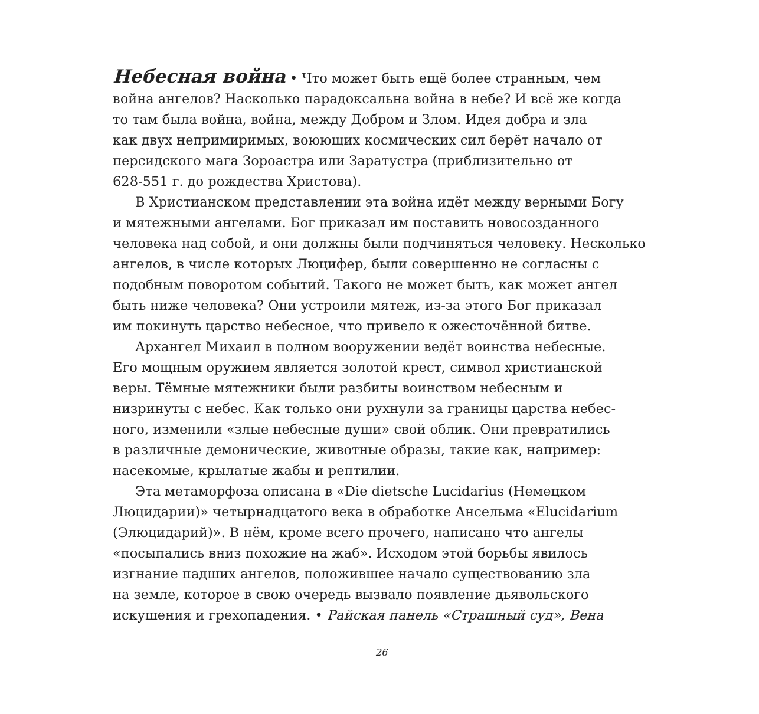Небесная война • Что может быть ещё более странным, чем
война ангелов? Насколько парадоксальна война в небе? И всё же когда
то там была война, война, между Добром и Злом. Идея добра и зла
как двух непримиримых, воюющих космических сил берёт начало от
персидского мага Зороастра или Заратустра (приблизительно от
628-551 г. до рождества Христова).
В Христианском представлении эта война идёт между верными Богу
и мятежными ангелами. Бог приказал им поставить новосозданного
человека над собой, и они должны были подчиняться человеку. Несколько
ангелов, в числе которых Люцифер, были совершенно не согласны с
подобным поворотом событий. Такого не может быть, как может ангел
быть ниже человека? Они устроили мятеж, из-за этого Бог приказал
им покинуть царство небесное, что привело к ожесточённой битве.
Архангел Михаил в полном вооружении ведёт воинства небесные.
Его мощным оружием является золотой крест, символ христианской
веры. Тёмные мятежники были разбиты воинством небесным и
низринуты с небес. Как только они рухнули за границы царства небес-
ного, изменили «злые небесные души» свой облик. Они превратились
в различные демонические, животные образы, такие как, например:
насекомые, крылатые жабы и рептилии.
Эта метаморфоза описана в «Die dietsche Lucidarius (Немецком
Люцидарии)» четырнадцатого века в обработке Ансельма «Elucidarium
(Элюцидарий)». В нём, кроме всего прочего, написано что ангелы
«посыпались вниз похожие на жаб». Исходом этой борьбы явилось
изгнание падших ангелов, положившее начало существованию зла
на земле, которое в свою очередь вызвало появление дьявольского
искушения и грехопадения. • Райская панель «Страшный суд», Вена
26